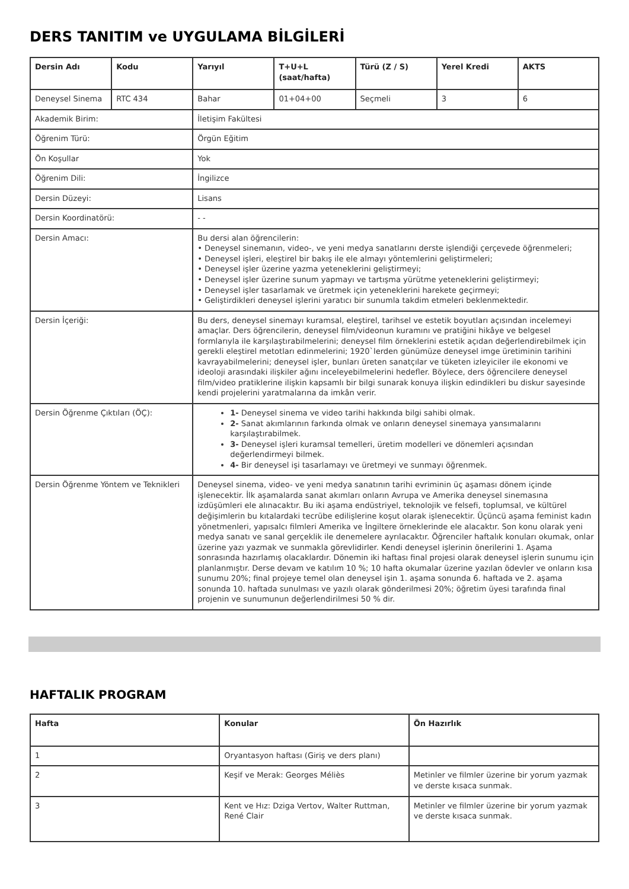DERS TANITIM ve UYGULAMA BİLGİLERİ
| Dersin Adı | Kodu | Yarıyıl | T+U+L (saat/hafta) | Türü (Z / S) | Yerel Kredi | AKTS |
| --- | --- | --- | --- | --- | --- | --- |
| Deneysel Sinema | RTC 434 | Bahar | 01+04+00 | Seçmeli | 3 | 6 |
| Akademik Birim: | | İletişim Fakültesi | | | | |
| Öğrenim Türü: | | Örgün Eğitim | | | | |
| Ön Koşullar | | Yok | | | | |
| Öğrenim Dili: | | İngilizce | | | | |
| Dersin Düzeyi: | | Lisans | | | | |
| Dersin Koordinatörü: | | - - | | | | |
| Dersin Amacı: | | Bu dersi alan öğrencilerin: • Deneysel sinemanın, video-, ve yeni medya sanatlarını derste işlendiği çerçevede öğrenmeleri; • Deneysel işleri, eleştirel bir bakış ile ele almayı yöntemlerini geliştirmeleri; • Deneysel işler üzerine yazma yeteneklerini geliştirmeyi; • Deneysel işler üzerine sunum yapmayı ve tartışma yürütme yeteneklerini geliştirmeyi; • Deneysel işler tasarlamak ve üretmek için yeteneklerini harekete geçirmeyi; • Geliştirdikleri deneysel işlerini yaratıcı bir sunumla takdim etmeleri beklenmektedir. | | | | |
| Dersin İçeriği: | | Bu ders, deneysel sinemayı kuramsal, eleştirel, tarihsel ve estetik boyutları açısından incelemeyi amaçlar. Ders öğrencilerin, deneysel film/videonun kuramını ve pratiğini hikâye ve belgesel formlarıyla ile karşılaştırabilmelerini; deneysel film örneklerini estetik açıdan değerlendirebilmek için gerekli eleştirel metotları edinmelerini; 1920`lerden günümüze deneysel imge üretiminin tarihini kavrayabilmelerini; deneysel işler, bunları üreten sanatçılar ve tüketen izleyiciler ile ekonomi ve ideoloji arasındaki ilişkiler ağını inceleyebilmelerini hedefler. Böylece, ders öğrencilere deneysel film/video pratiklerine ilişkin kapsamlı bir bilgi sunarak konuya ilişkin edindikleri bu diskur sayesinde kendi projelerini yaratmalarına da imkân verir. | | | | |
| Dersin Öğrenme Çıktıları (ÖÇ): | | 1- Deneysel sinema ve video tarihi hakkında bilgi sahibi olmak. 2- Sanat akımlarının farkında olmak ve onların deneysel sinemaya yansımalarını karşılaştırabilmek. 3- Deneysel işleri kuramsal temelleri, üretim modelleri ve dönemleri açısından değerlendirmeyi bilmek. 4- Bir deneysel işi tasarlamayı ve üretmeyi ve sunmayı öğrenmek. | | | | |
| Dersin Öğrenme Yöntem ve Teknikleri | | Deneysel sinema, video- ve yeni medya sanatının tarihi evriminin üç aşaması dönem içinde işlenecektir. İlk aşamalarda sanat akımları onların Avrupa ve Amerika deneysel sinemasına izdüşümleri ele alınacaktır. Bu iki aşama endüstriyel, teknolojik ve felsefi, toplumsal, ve kültürel değişimlerin bu kıtalardaki tecrübe edilişlerine koşut olarak işlenecektir. Üçüncü aşama feminist kadın yönetmenleri, yapısalcı filmleri Amerika ve İngiltere örneklerinde ele alacaktır. Son konu olarak yeni medya sanatı ve sanal gerçeklik ile denemelere ayrılacaktır. Öğrenciler haftalık konuları okumak, onlar üzerine yazı yazmak ve sunmakla görevlidirler. Kendi deneysel işlerinin önerilerini 1. Aşama sonrasında hazırlamış olacaklardır. Dönemin iki haftası final projesi olarak deneysel işlerin sunumu için planlanmıştır. Derse devam ve katılım 10 %; 10 hafta okumalar üzerine yazılan ödevler ve onların kısa sunumu 20%; final projeye temel olan deneysel işin 1. aşama sonunda 6. haftada ve 2. aşama sonunda 10. haftada sunulması ve yazılı olarak gönderilmesi 20%; öğretim üyesi tarafında final projenin ve sunumunun değerlendirilmesi 50 % dir. | | | | |
HAFTALIK PROGRAM
| Hafta | Konular | Ön Hazırlık |
| --- | --- | --- |
| 1 | Oryantasyon haftası (Giriş ve ders planı) | |
| 2 | Keşif ve Merak: Georges Méliès | Metinler ve filmler üzerine bir yorum yazmak ve derste kısaca sunmak. |
| 3 | Kent ve Hız: Dziga Vertov, Walter Ruttman, René Clair | Metinler ve filmler üzerine bir yorum yazmak ve derste kısaca sunmak. |